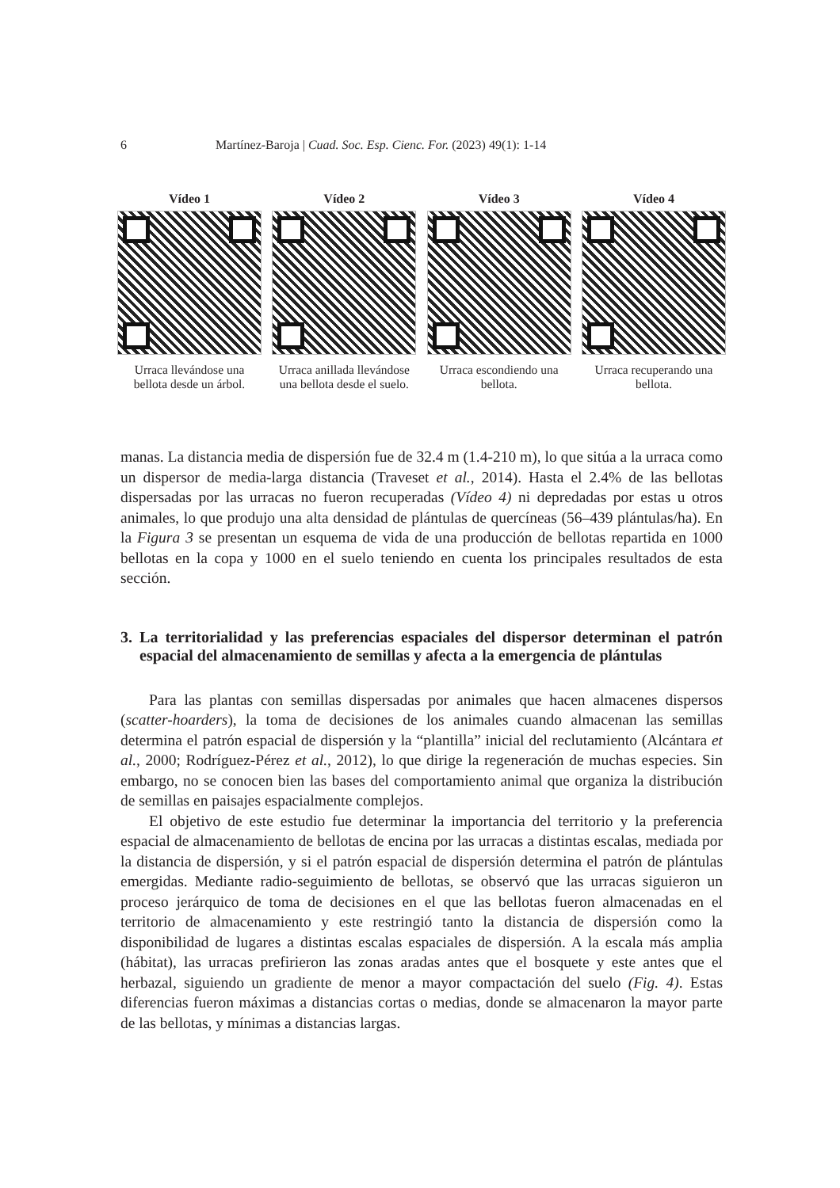6 Martínez-Baroja | Cuad. Soc. Esp. Cienc. For. (2023) 49(1): 1-14
Vídeo 1
Urraca llevándose una bellota desde un árbol.
Vídeo 2
Urraca anillada llevándose una bellota desde el suelo.
Vídeo 3
Urraca escondiendo una bellota.
Vídeo 4
Urraca recuperando una bellota.
manas. La distancia media de dispersión fue de 32.4 m (1.4-210 m), lo que sitúa a la urraca como un dispersor de media-larga distancia (Traveset et al., 2014). Hasta el 2.4% de las bellotas dispersadas por las urracas no fueron recuperadas (Vídeo 4) ni depredadas por estas u otros animales, lo que produjo una alta densidad de plántulas de quercíneas (56–439 plántulas/ha). En la Figura 3 se presentan un esquema de vida de una producción de bellotas repartida en 1000 bellotas en la copa y 1000 en el suelo teniendo en cuenta los principales resultados de esta sección.
3. La territorialidad y las preferencias espaciales del dispersor determinan el patrón espacial del almacenamiento de semillas y afecta a la emergencia de plántulas
Para las plantas con semillas dispersadas por animales que hacen almacenes dispersos (scatter-hoarders), la toma de decisiones de los animales cuando almacenan las semillas determina el patrón espacial de dispersión y la “plantilla” inicial del reclutamiento (Alcántara et al., 2000; Rodríguez-Pérez et al., 2012), lo que dirige la regeneración de muchas especies. Sin embargo, no se conocen bien las bases del comportamiento animal que organiza la distribución de semillas en paisajes espacialmente complejos.
El objetivo de este estudio fue determinar la importancia del territorio y la preferencia espacial de almacenamiento de bellotas de encina por las urracas a distintas escalas, mediada por la distancia de dispersión, y si el patrón espacial de dispersión determina el patrón de plántulas emergidas. Mediante radio-seguimiento de bellotas, se observó que las urracas siguieron un proceso jerárquico de toma de decisiones en el que las bellotas fueron almacenadas en el territorio de almacenamiento y este restringió tanto la distancia de dispersión como la disponibilidad de lugares a distintas escalas espaciales de dispersión. A la escala más amplia (hábitat), las urracas prefirieron las zonas aradas antes que el bosquete y este antes que el herbazal, siguiendo un gradiente de menor a mayor compactación del suelo (Fig. 4). Estas diferencias fueron máximas a distancias cortas o medias, donde se almacenaron la mayor parte de las bellotas, y mínimas a distancias largas.